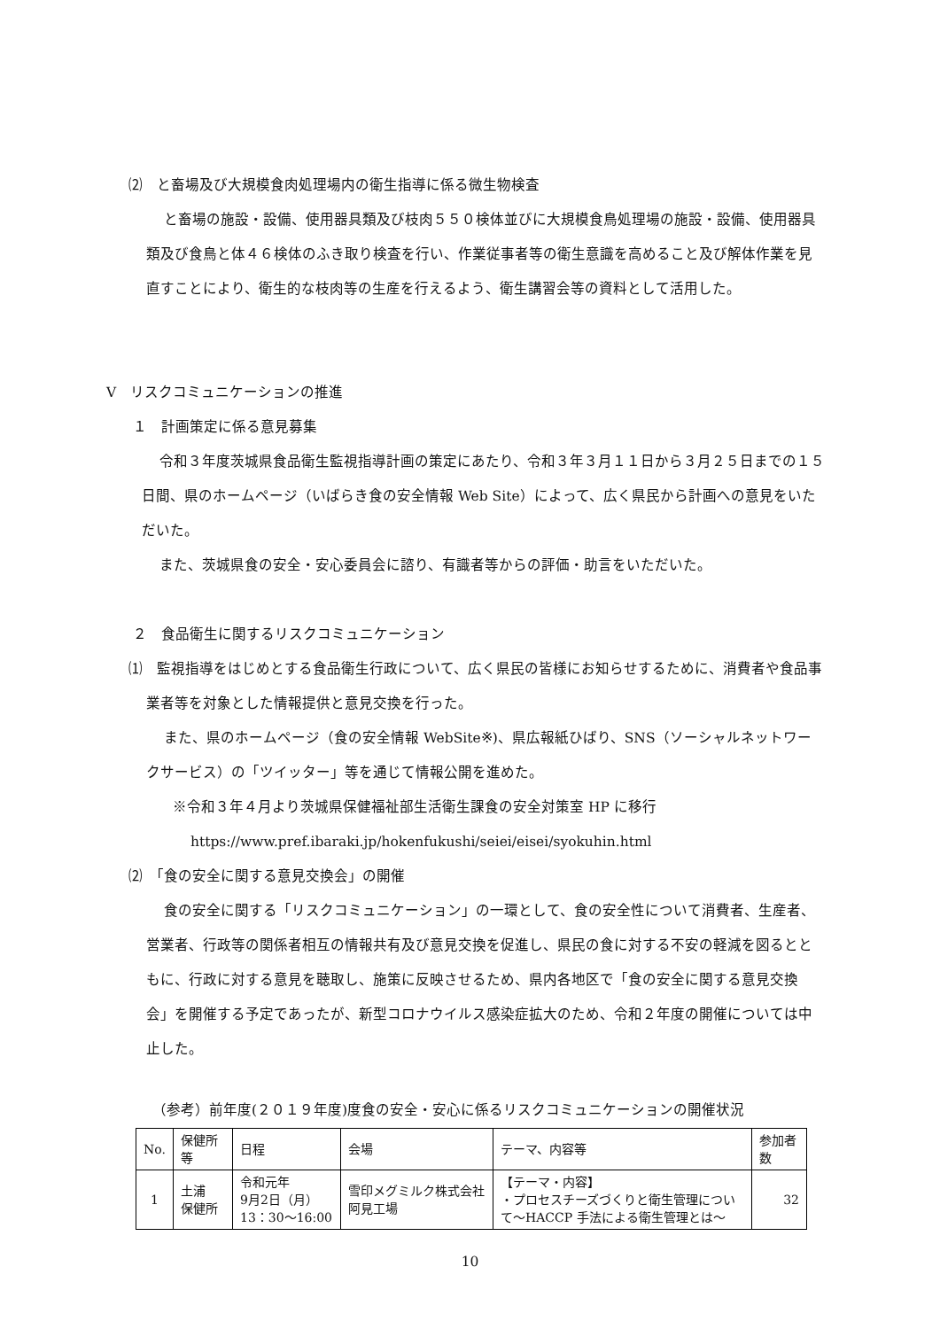⑵　と畜場及び大規模食肉処理場内の衛生指導に係る微生物検査
と畜場の施設・設備、使用器具類及び枝肉５５０検体並びに大規模食鳥処理場の施設・設備、使用器具類及び食鳥と体４６検体のふき取り検査を行い、作業従事者等の衛生意識を高めること及び解体作業を見直すことにより、衛生的な枝肉等の生産を行えるよう、衛生講習会等の資料として活用した。
Ⅴ　リスクコミュニケーションの推進
１　計画策定に係る意見募集
令和３年度茨城県食品衛生監視指導計画の策定にあたり、令和３年３月１１日から３月２５日までの１５日間、県のホームページ（いばらき食の安全情報 Web Site）によって、広く県民から計画への意見をいただいた。
また、茨城県食の安全・安心委員会に諮り、有識者等からの評価・助言をいただいた。
２　食品衛生に関するリスクコミュニケーション
⑴　監視指導をはじめとする食品衛生行政について、広く県民の皆様にお知らせするために、消費者や食品事業者等を対象とした情報提供と意見交換を行った。
また、県のホームページ（食の安全情報 WebSite※)、県広報紙ひばり、SNS（ソーシャルネットワークサービス）の「ツイッター」等を通じて情報公開を進めた。
※令和３年４月より茨城県保健福祉部生活衛生課食の安全対策室 HP に移行
https://www.pref.ibaraki.jp/hokenfukushi/seiei/eisei/syokuhin.html
⑵　「食の安全に関する意見交換会」の開催
食の安全に関する「リスクコミュニケーション」の一環として、食の安全性について消費者、生産者、営業者、行政等の関係者相互の情報共有及び意見交換を促進し、県民の食に対する不安の軽減を図るとともに、行政に対する意見を聴取し、施策に反映させるため、県内各地区で「食の安全に関する意見交換会」を開催する予定であったが、新型コロナウイルス感染症拡大のため、令和２年度の開催については中止した。
（参考）前年度(２０１９年度)度食の安全・安心に係るリスクコミュニケーションの開催状況
| No. | 保健所等 | 日程 | 会場 | テーマ、内容等 | 参加者数 |
| --- | --- | --- | --- | --- | --- |
| 1 | 土浦 保健所 | 令和元年 9月2日（月） 13：30～16:00 | 雪印メグミルク株式会社阿見工場 | 【テーマ・内容】 ・プロセスチーズづくりと衛生管理について～HACCP 手法による衛生管理とは～ | 32 |
10